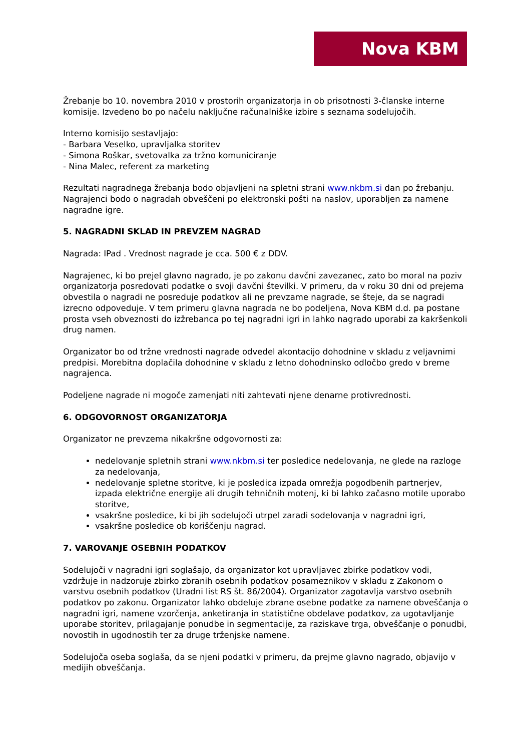Nova KBM
Žrebanje bo 10. novembra 2010 v prostorih organizatorja in ob prisotnosti 3-članske interne komisije. Izvedeno bo po načelu naključne računalniške izbire s seznama sodelujočih.
Interno komisijo sestavljajo:
- Barbara Veselko, upravljalka storitev
- Simona Roškar, svetovalka za tržno komuniciranje
- Nina Malec, referent za marketing
Rezultati nagradnega žrebanja bodo objavljeni na spletni strani www.nkbm.si dan po žrebanju. Nagrajenci bodo o nagradah obveščeni po elektronski pošti na naslov, uporabljen za namene nagradne igre.
5. NAGRADNI SKLAD IN PREVZEM NAGRAD
Nagrada: IPad . Vrednost nagrade je cca. 500 € z DDV.
Nagrajenec, ki bo prejel glavno nagrado, je po zakonu davčni zavezanec, zato bo moral na poziv organizatorja posredovati podatke o svoji davčni številki. V primeru, da v roku 30 dni od prejema obvestila o nagradi ne posreduje podatkov ali ne prevzame nagrade, se šteje, da se nagradi izrecno odpoveduje. V tem primeru glavna nagrada ne bo podeljena, Nova KBM d.d. pa postane prosta vseh obveznosti do izžrebanca po tej nagradni igri in lahko nagrado uporabi za kakršenkoli drug namen.
Organizator bo od tržne vrednosti nagrade odvedel akontacijo dohodnine v skladu z veljavnimi predpisi. Morebitna doplačila dohodnine v skladu z letno dohodninsko odločbo gredo v breme nagrajenca.
Podeljene nagrade ni mogoče zamenjati niti zahtevati njene denarne protivrednosti.
6. ODGOVORNOST ORGANIZATORJA
Organizator ne prevzema nikakršne odgovornosti za:
nedelovanje spletnih strani www.nkbm.si ter posledice nedelovanja, ne glede na razloge za nedelovanja,
nedelovanje spletne storitve, ki je posledica izpada omrežja pogodbenih partnerjev, izpada električne energije ali drugih tehničnih motenj, ki bi lahko začasno motile uporabo storitve,
vsakršne posledice, ki bi jih sodelujoči utrpel zaradi sodelovanja v nagradni igri,
vsakršne posledice ob koriščenju nagrad.
7. VAROVANJE OSEBNIH PODATKOV
Sodelujoči v nagradni igri soglašajo, da organizator kot upravljavec zbirke podatkov vodi, vzdržuje in nadzoruje zbirko zbranih osebnih podatkov posameznikov v skladu z Zakonom o varstvu osebnih podatkov (Uradni list RS št. 86/2004). Organizator zagotavlja varstvo osebnih podatkov po zakonu. Organizator lahko obdeluje zbrane osebne podatke za namene obveščanja o nagradni igri, namene vzorčenja, anketiranja in statistične obdelave podatkov, za ugotavljanje uporabe storitev, prilagajanje ponudbe in segmentacije, za raziskave trga, obveščanje o ponudbi, novostih in ugodnostih ter za druge trženjske namene.
Sodelujoča oseba soglaša, da se njeni podatki v primeru, da prejme glavno nagrado, objavijo v medijih obveščanja.